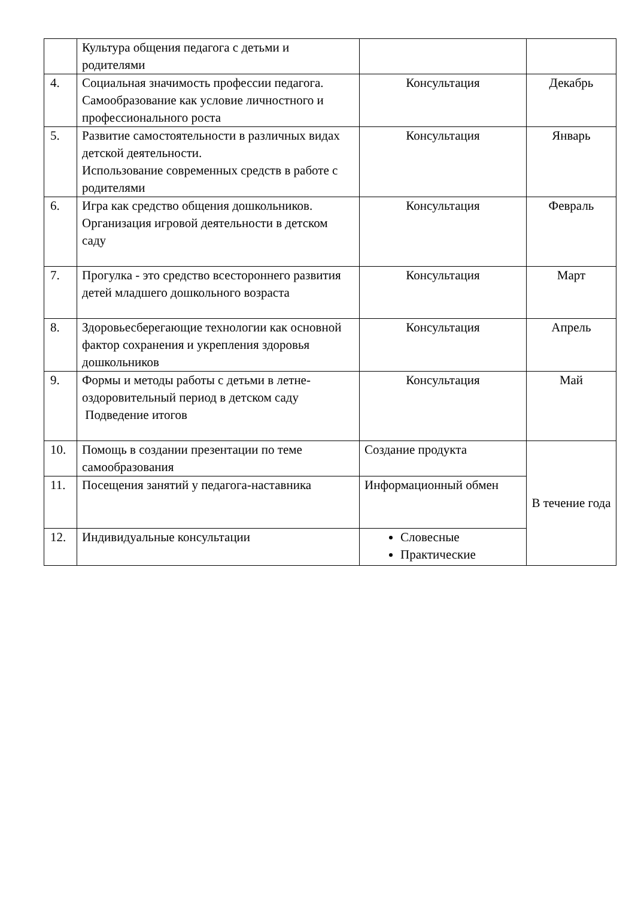| | Культура общения педагога с детьми и родителями | | |
| 4. | Социальная значимость профессии педагога. Самообразование как условие личностного и профессионального роста | Консультация | Декабрь |
| 5. | Развитие самостоятельности в различных видах детской деятельности. Использование современных средств в работе с родителями | Консультация | Январь |
| 6. | Игра как средство общения дошкольников. Организация игровой деятельности в детском саду | Консультация | Февраль |
| 7. | Прогулка - это средство всестороннего развития детей младшего дошкольного возраста | Консультация | Март |
| 8. | Здоровьесберегающие технологии как основной фактор сохранения и укрепления здоровья дошкольников | Консультация | Апрель |
| 9. | Формы и методы работы с детьми в летне-оздоровительный период в детском саду Подведение итогов | Консультация | Май |
| 10. | Помощь в создании презентации по теме самообразования | Создание продукта | В течение года |
| 11. | Посещения занятий у педагога-наставника | Информационный обмен | |
| 12. | Индивидуальные консультации | Словесные Практические | |